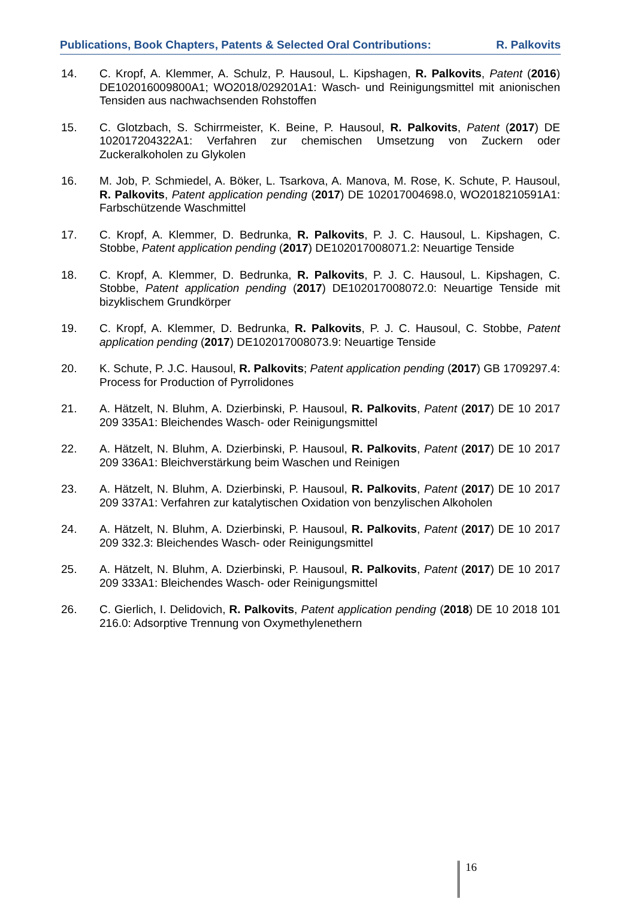Publications, Book Chapters, Patents & Selected Oral Contributions: R. Palkovits
14. C. Kropf, A. Klemmer, A. Schulz, P. Hausoul, L. Kipshagen, R. Palkovits, Patent (2016) DE102016009800A1; WO2018/029201A1: Wasch- und Reinigungsmittel mit anionischen Tensiden aus nachwachsenden Rohstoffen
15. C. Glotzbach, S. Schirrmeister, K. Beine, P. Hausoul, R. Palkovits, Patent (2017) DE 102017204322A1: Verfahren zur chemischen Umsetzung von Zuckern oder Zuckeralkoholen zu Glykolen
16. M. Job, P. Schmiedel, A. Böker, L. Tsarkova, A. Manova, M. Rose, K. Schute, P. Hausoul, R. Palkovits, Patent application pending (2017) DE 102017004698.0, WO2018210591A1: Farbschützende Waschmittel
17. C. Kropf, A. Klemmer, D. Bedrunka, R. Palkovits, P. J. C. Hausoul, L. Kipshagen, C. Stobbe, Patent application pending (2017) DE102017008071.2: Neuartige Tenside
18. C. Kropf, A. Klemmer, D. Bedrunka, R. Palkovits, P. J. C. Hausoul, L. Kipshagen, C. Stobbe, Patent application pending (2017) DE102017008072.0: Neuartige Tenside mit bizyklischem Grundkörper
19. C. Kropf, A. Klemmer, D. Bedrunka, R. Palkovits, P. J. C. Hausoul, C. Stobbe, Patent application pending (2017) DE102017008073.9: Neuartige Tenside
20. K. Schute, P. J.C. Hausoul, R. Palkovits; Patent application pending (2017) GB 1709297.4: Process for Production of Pyrrolidones
21. A. Hätzelt, N. Bluhm, A. Dzierbinski, P. Hausoul, R. Palkovits, Patent (2017) DE 10 2017 209 335A1: Bleichendes Wasch- oder Reinigungsmittel
22. A. Hätzelt, N. Bluhm, A. Dzierbinski, P. Hausoul, R. Palkovits, Patent (2017) DE 10 2017 209 336A1: Bleichverstärkung beim Waschen und Reinigen
23. A. Hätzelt, N. Bluhm, A. Dzierbinski, P. Hausoul, R. Palkovits, Patent (2017) DE 10 2017 209 337A1: Verfahren zur katalytischen Oxidation von benzylischen Alkoholen
24. A. Hätzelt, N. Bluhm, A. Dzierbinski, P. Hausoul, R. Palkovits, Patent (2017) DE 10 2017 209 332.3: Bleichendes Wasch- oder Reinigungsmittel
25. A. Hätzelt, N. Bluhm, A. Dzierbinski, P. Hausoul, R. Palkovits, Patent (2017) DE 10 2017 209 333A1: Bleichendes Wasch- oder Reinigungsmittel
26. C. Gierlich, I. Delidovich, R. Palkovits, Patent application pending (2018) DE 10 2018 101 216.0: Adsorptive Trennung von Oxymethylenethern
16